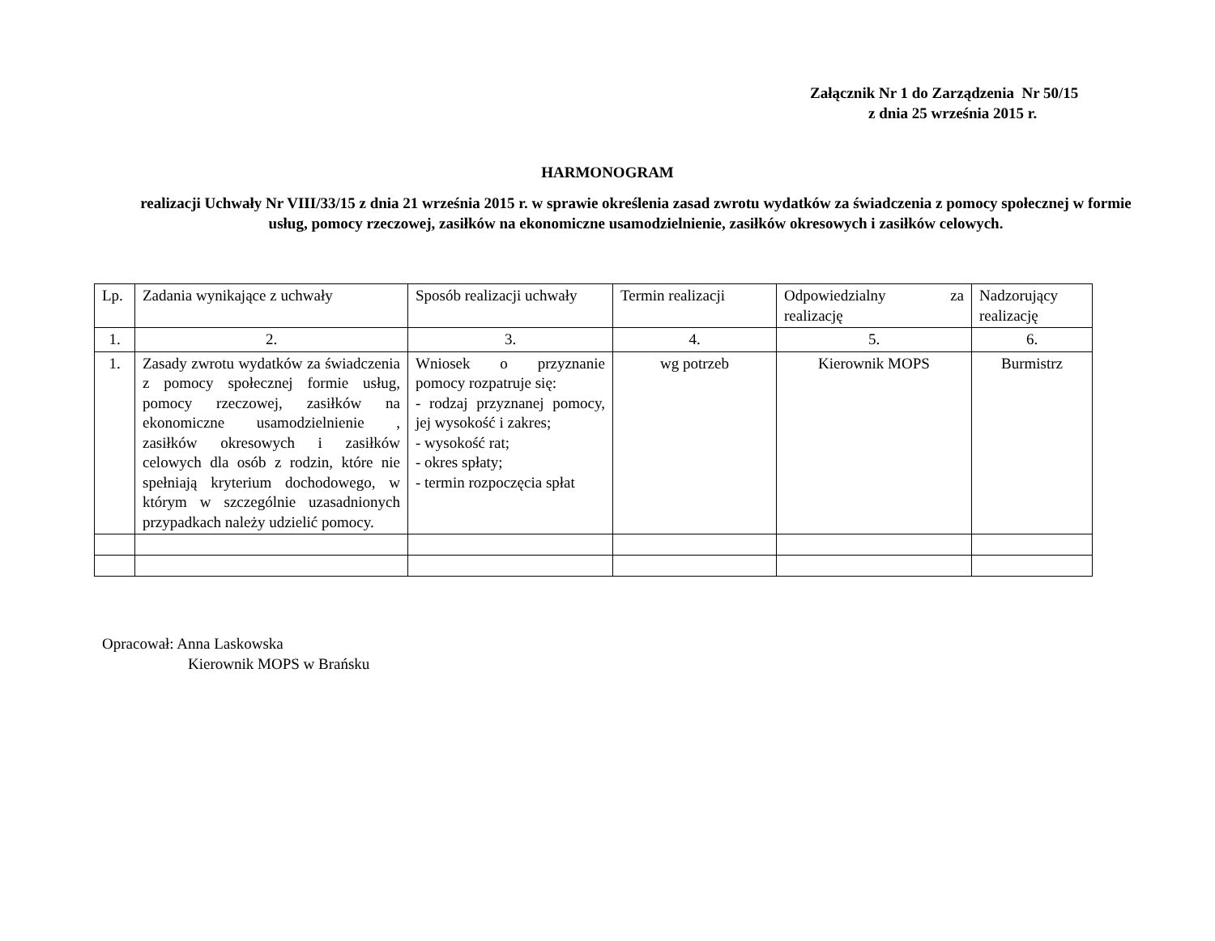Załącznik Nr 1 do Zarządzenia Nr 50/15
z dnia 25 września 2015 r.
HARMONOGRAM
realizacji Uchwały Nr VIII/33/15 z dnia 21 września 2015 r. w sprawie określenia zasad zwrotu wydatków za świadczenia z pomocy społecznej w formie usług, pomocy rzeczowej, zasiłków na ekonomiczne usamodzielnienie, zasiłków okresowych i zasiłków celowych.
| Lp. | Zadania wynikające z uchwały | Sposób realizacji uchwały | Termin realizacji | Odpowiedzialny za realizację | Nadzorujący realizację |
| 1. | 2. | 3. | 4. | 5. | 6. |
| 1. | Zasady zwrotu wydatków za świadczenia z pomocy społecznej formie usług, pomocy rzeczowej, zasiłków na ekonomiczne usamodzielnienie , zasiłków okresowych i zasiłków celowych dla osób z rodzin, które nie spełniają kryterium dochodowego, w którym w szczególnie uzasadnionych przypadkach należy udzielić pomocy. | Wniosek o przyznanie pomocy rozpatruje się: - rodzaj przyznanej pomocy, jej wysokość i zakres; - wysokość rat; - okres spłaty; - termin rozpoczęcia spłat | wg potrzeb | Kierownik MOPS | Burmistrz |
Opracował: Anna Laskowska
Kierownik MOPS w Brańsku